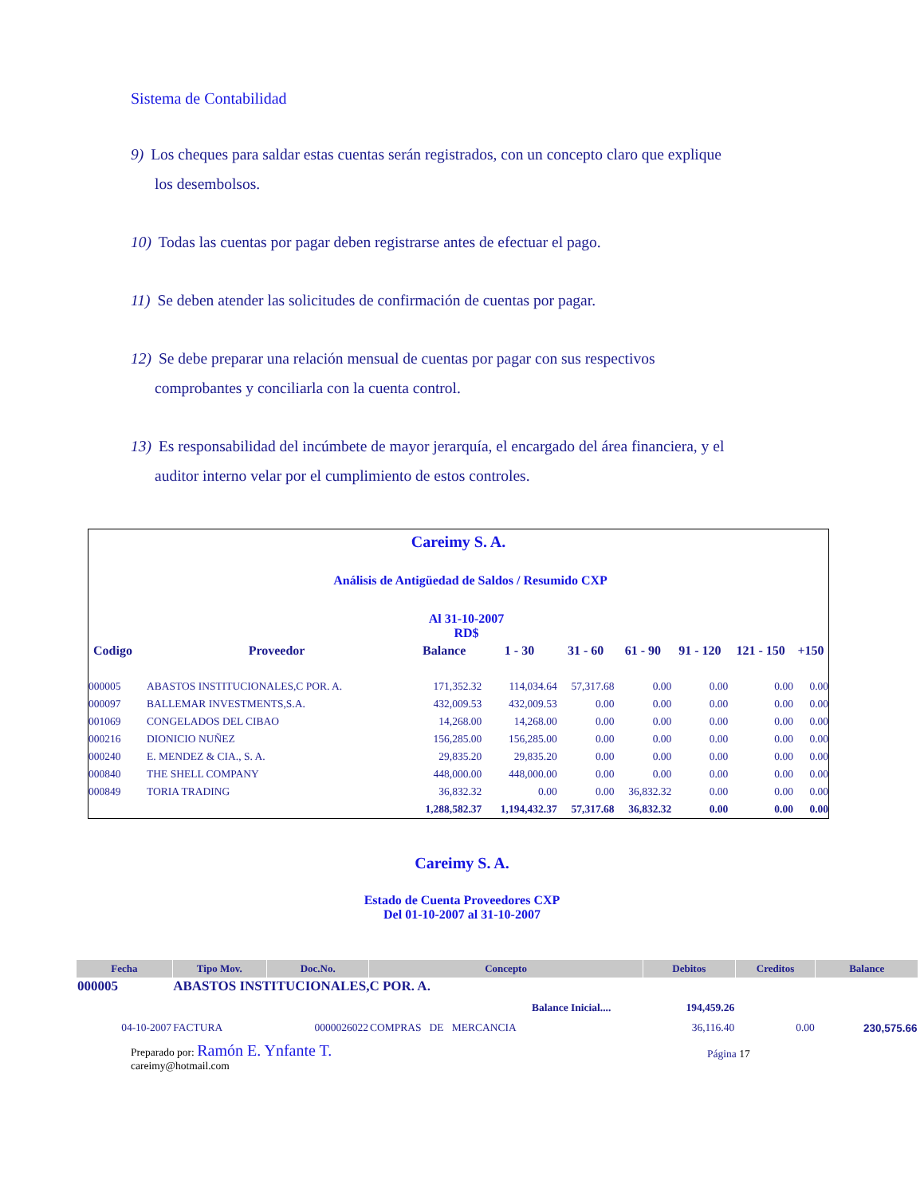Sistema de Contabilidad
9) Los cheques para saldar estas cuentas serán registrados, con un concepto claro que explique
los desembolsos.
10) Todas las cuentas por pagar deben registrarse antes de efectuar el pago.
11) Se deben atender las solicitudes de confirmación de cuentas por pagar.
12) Se debe preparar una relación mensual de cuentas por pagar con sus respectivos
comprobantes y conciliarla con la cuenta control.
13) Es responsabilidad del incúmbete de mayor jerarquía, el encargado del área financiera, y el
auditor interno velar por el cumplimiento de estos controles.
Careimy S. A.
Análisis de Antigüedad de Saldos / Resumido CXP
Al 31-10-2007
RD$
| Codigo | Proveedor | Balance | 1 - 30 | 31 - 60 | 61 - 90 | 91 - 120 | 121 - 150 | +150 |
| --- | --- | --- | --- | --- | --- | --- | --- | --- |
| 000005 | ABASTOS INSTITUCIONALES,C POR. A. | 171,352.32 | 114,034.64 | 57,317.68 | 0.00 | 0.00 | 0.00 | 0.00 |
| 000097 | BALLEMAR INVESTMENTS,S.A. | 432,009.53 | 432,009.53 | 0.00 | 0.00 | 0.00 | 0.00 | 0.00 |
| 001069 | CONGELADOS DEL CIBAO | 14,268.00 | 14,268.00 | 0.00 | 0.00 | 0.00 | 0.00 | 0.00 |
| 000216 | DIONICIO NUÑEZ | 156,285.00 | 156,285.00 | 0.00 | 0.00 | 0.00 | 0.00 | 0.00 |
| 000240 | E. MENDEZ & CIA., S. A. | 29,835.20 | 29,835.20 | 0.00 | 0.00 | 0.00 | 0.00 | 0.00 |
| 000840 | THE SHELL COMPANY | 448,000.00 | 448,000.00 | 0.00 | 0.00 | 0.00 | 0.00 | 0.00 |
| 000849 | TORIA TRADING | 36,832.32 | 0.00 | 0.00 | 36,832.32 | 0.00 | 0.00 | 0.00 |
| | | 1,288,582.37 | 1,194,432.37 | 57,317.68 | 36,832.32 | 0.00 | 0.00 | 0.00 |
Careimy S. A.
Estado de Cuenta Proveedores CXP
Del 01-10-2007 al 31-10-2007
| Fecha | Tipo Mov. | Doc.No. | Concepto | Debitos | Creditos | Balance |
| --- | --- | --- | --- | --- | --- | --- |
| 000005 | ABASTOS INSTITUCIONALES,C POR. A. | | | | | |
| Balance Inicial.... | | | | 194,459.26 | | |
| 04-10-2007 | FACTURA | 0000026022 | COMPRAS DE MERCANCIA | 36,116.40 | 0.00 | 230,575.66 |
Preparado por: Ramón E. Ynfante T.
careimy@hotmail.com
Página 17